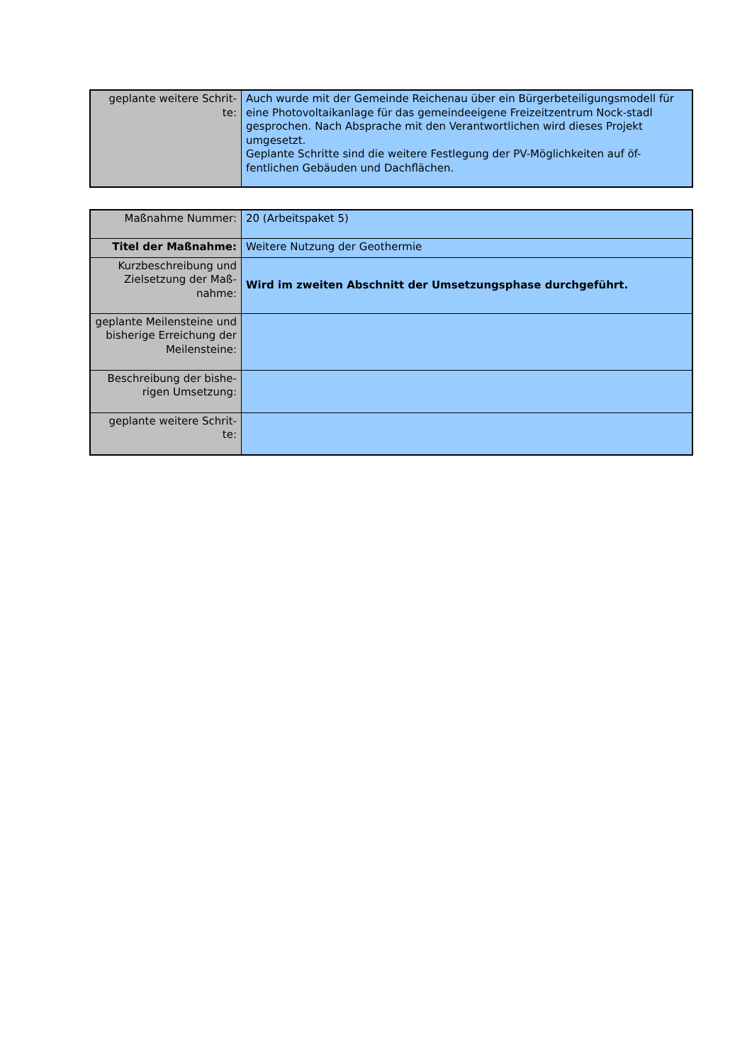| geplante weitere Schrit- te: | Auch wurde mit der Gemeinde Reichenau über ein Bürgerbeteiligungsmodell für eine Photovoltaikanlage für das gemeindeeigene Freizeitzentrum Nock-stadl gesprochen. Nach Absprache mit den Verantwortlichen wird dieses Projekt umgesetzt. Geplante Schritte sind die weitere Festlegung der PV-Möglichkeiten auf öf-fentlichen Gebäuden und Dachflächen. |
| Maßnahme Nummer: | 20 (Arbeitspaket 5) |
| Titel der Maßnahme: | Weitere Nutzung der Geothermie |
| Kurzbeschreibung und Zielsetzung der Maß-nahme: | Wird im zweiten Abschnitt der Umsetzungsphase durchgeführt. |
| geplante Meilensteine und bisherige Erreichung der Meilensteine: | |
| Beschreibung der bishe-rigen Umsetzung: | |
| geplante weitere Schrit- te: | |